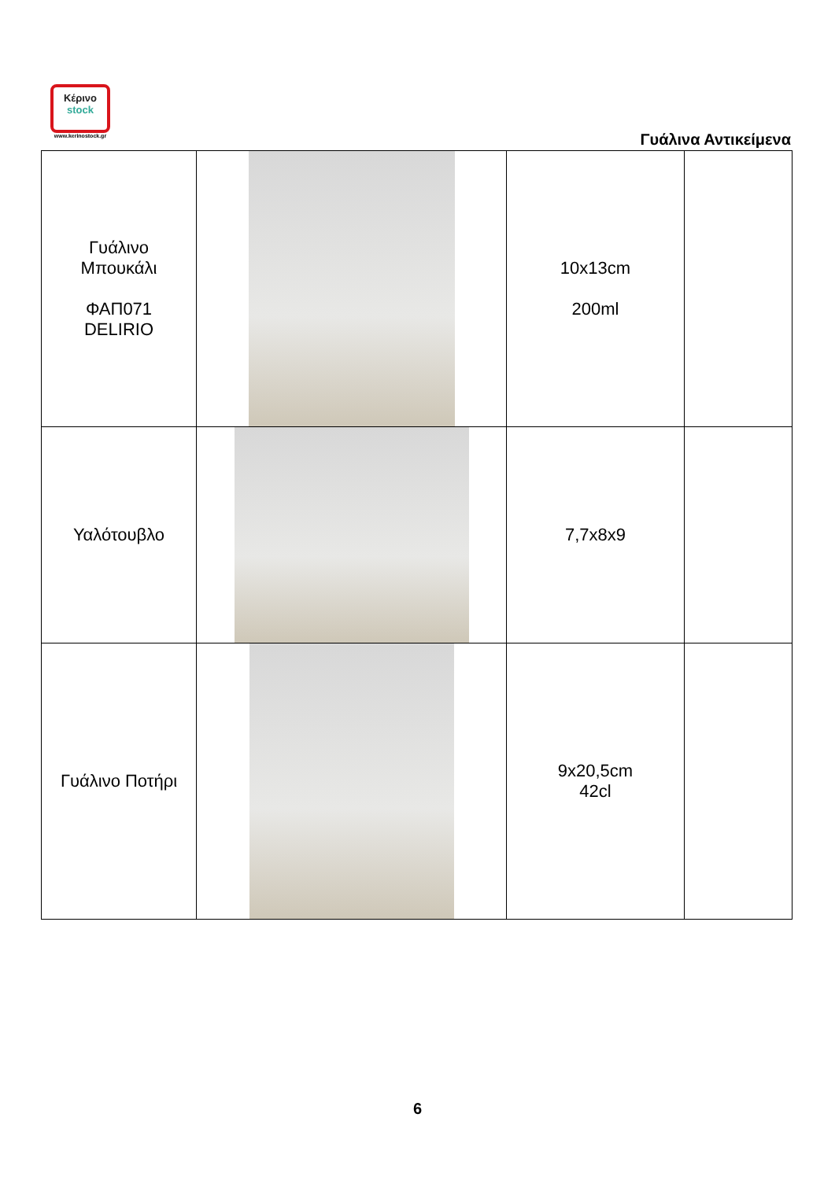Κέρινο
stock
www.kerinostock.gr
Γυάλινα Αντικείμενα
| Γυάλινο Μπουκάλι ΦΑΠ071 DELIRIO | | 10x13cm 200ml | |
| Υαλότουβλο | | 7,7x8x9 | |
| Γυάλινο Ποτήρι | | 9x20,5cm 42cl | |
6